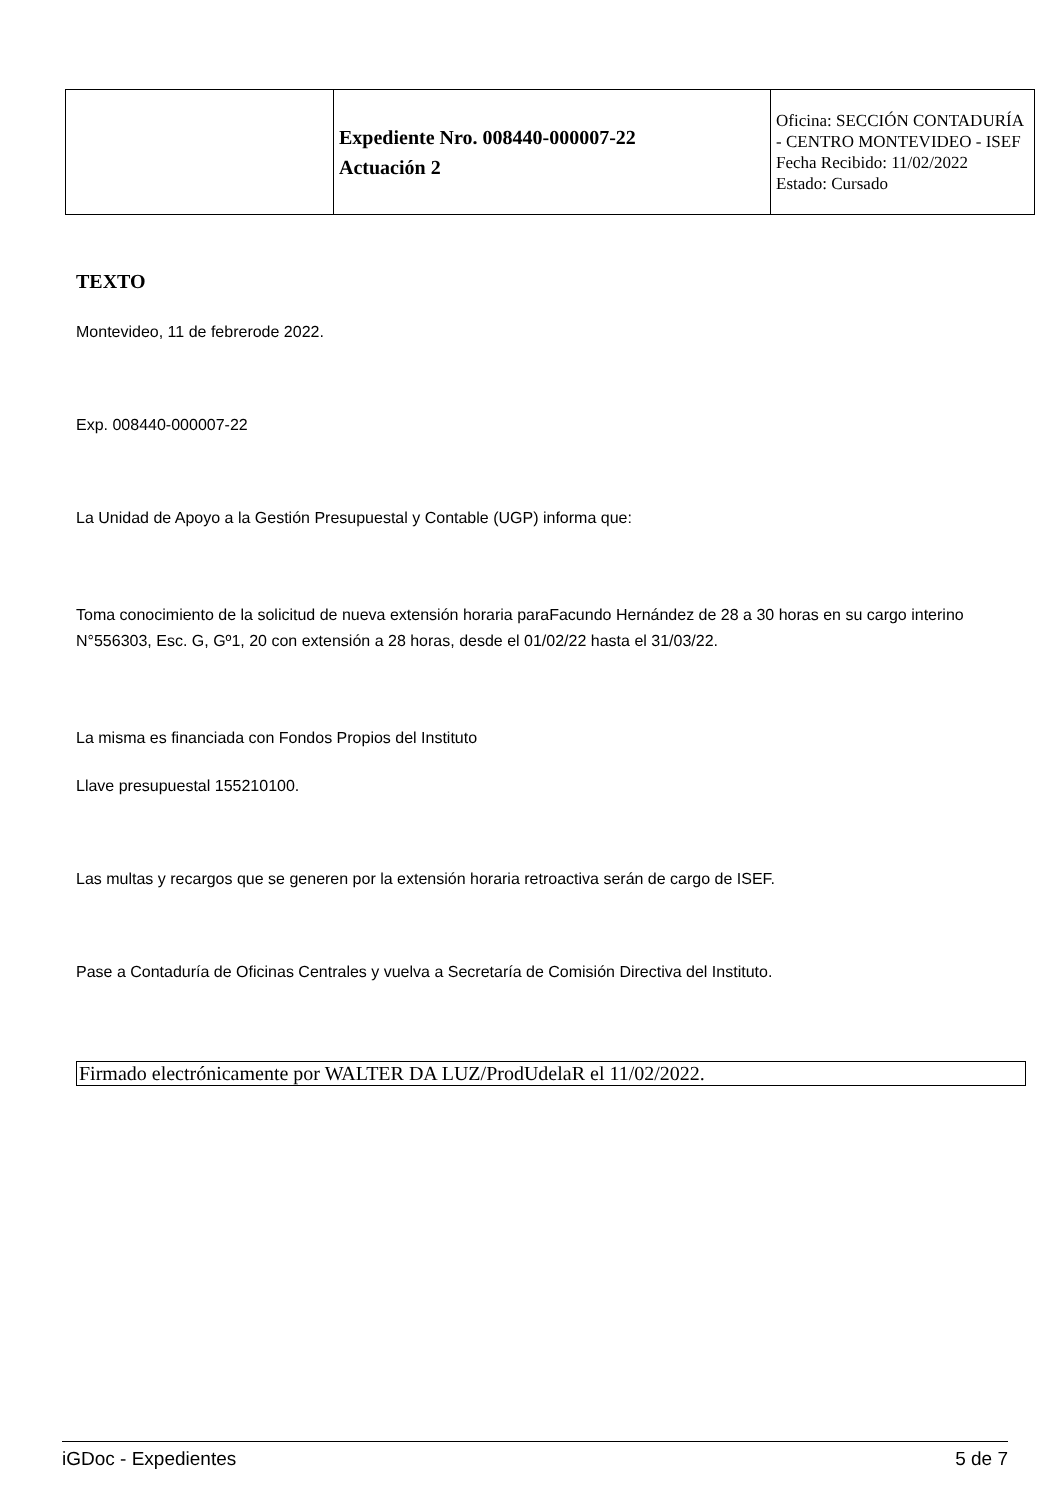| | Expediente Nro. 008440-000007-22 Actuación 2 | Oficina: SECCIÓN CONTADURÍA - CENTRO MONTEVIDEO - ISEF Fecha Recibido: 11/02/2022 Estado: Cursado |
TEXTO
Montevideo, 11 de febrerode 2022.
Exp. 008440-000007-22
La Unidad de Apoyo a la Gestión Presupuestal y Contable (UGP) informa que:
Toma conocimiento de la solicitud de nueva extensión horaria paraFacundo Hernández de 28 a 30 horas en su cargo interino N°556303, Esc. G, Gº1, 20 con extensión a 28 horas, desde el 01/02/22 hasta el 31/03/22.
La misma es financiada con Fondos Propios del Instituto
Llave presupuestal 155210100.
Las multas y recargos que se generen por la extensión horaria retroactiva serán de cargo de ISEF.
Pase a Contaduría de Oficinas Centrales y vuelva a Secretaría de Comisión Directiva del Instituto.
Firmado electrónicamente por WALTER DA LUZ/ProdUdelaR el 11/02/2022.
iGDoc - Expedientes 5 de 7